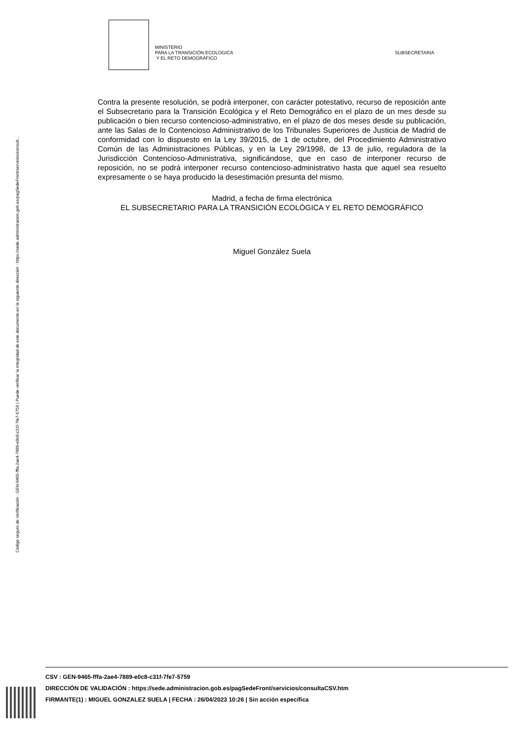Código seguro de Verificación : GEN-9465-fffa-2ae4-7889-e0c8-c31f-7fe7-5759 | Puede verificar la integridad de este documento en la siguiente dirección : https://sede.administracion.gob.es/pagSedeFront/servicios/consult...
MINISTERIO
PARA LA TRANSICIÓN ECOLOGICA
Y EL RETO DEMOGRÁFICO
SUBSECRETARIA
Contra la presente resolución, se podrá interponer, con carácter potestativo, recurso de reposición ante el Subsecretario para la Transición Ecológica y el Reto Demográfico en el plazo de un mes desde su publicación o bien recurso contencioso-administrativo, en el plazo de dos meses desde su publicación, ante las Salas de lo Contencioso Administrativo de los Tribunales Superiores de Justicia de Madrid de conformidad con lo dispuesto en la Ley 39/2015, de 1 de octubre, del Procedimiento Administrativo Común de las Administraciones Públicas, y en la Ley 29/1998, de 13 de julio, reguladora de la Jurisdicción Contencioso-Administrativa, significándose, que en caso de interponer recurso de reposición, no se podrá interponer recurso contencioso-administrativo hasta que aquel sea resuelto expresamente o se haya producido la desestimación presunta del mismo.
Madrid, a fecha de firma electrónica
EL SUBSECRETARIO PARA LA TRANSICIÓN ECOLÓGICA Y EL RETO DEMOGRÁFICO
Miguel González Suela
CSV : GEN-9465-fffa-2ae4-7889-e0c8-c31f-7fe7-5759
DIRECCIÓN DE VALIDACIÓN : https://sede.administracion.gob.es/pagSedeFront/servicios/consultaCSV.htm
FIRMANTE(1) : MIGUEL GONZALEZ SUELA | FECHA : 26/04/2023 10:26 | Sin acción específica